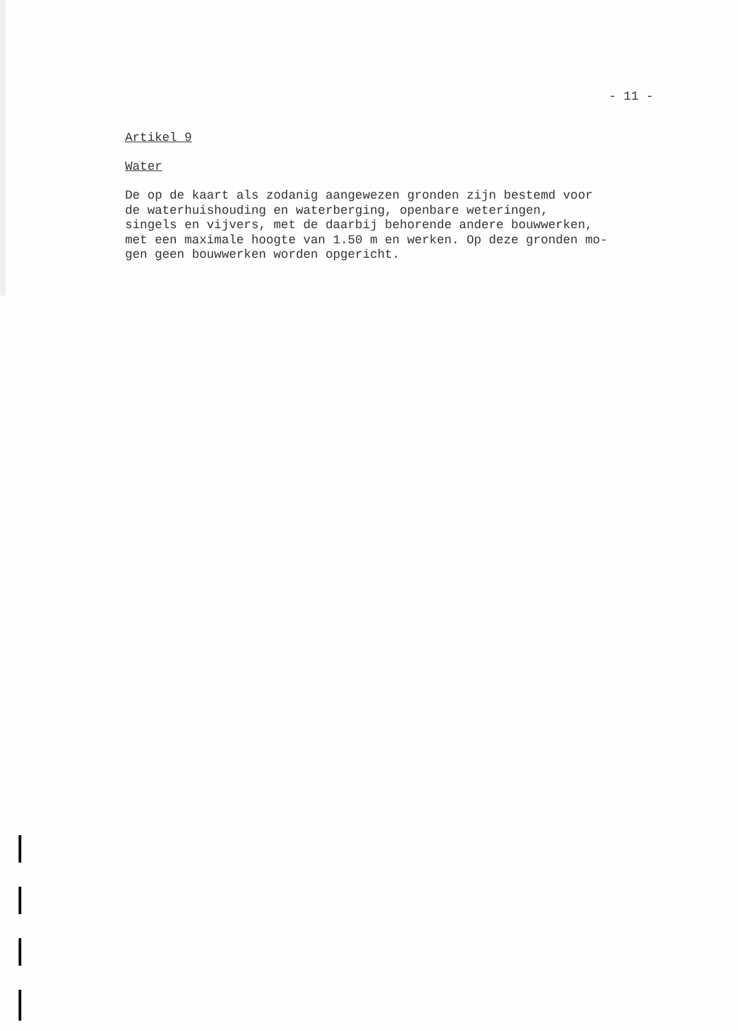- 11 -
Artikel 9
Water
De op de kaart als zodanig aangewezen gronden zijn bestemd voor de waterhuishouding en waterberging, openbare weteringen, singels en vijvers, met de daarbij behorende andere bouwwerken, met een maximale hoogte van 1.50 m en werken. Op deze gronden mo- gen geen bouwwerken worden opgericht.